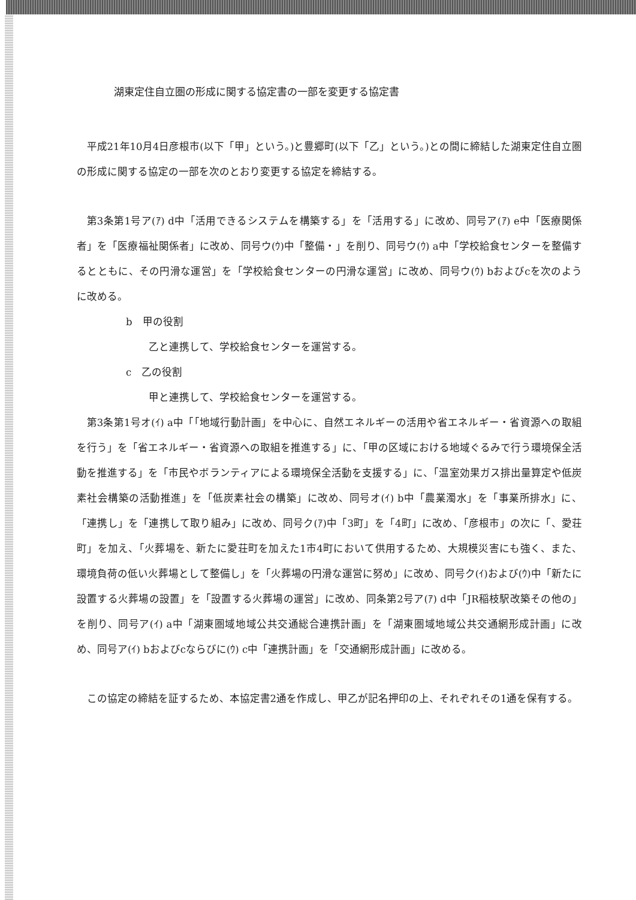湖東定住自立圏の形成に関する協定書の一部を変更する協定書
平成21年10月4日彦根市(以下「甲」という。)と豊郷町(以下「乙」という。)との間に締結した湖東定住自立圏の形成に関する協定の一部を次のとおり変更する協定を締結する。
第3条第1号ア(ｱ) d中「活用できるシステムを構築する」を「活用する」に改め、同号ア(ｱ) e中「医療関係者」を「医療福祉関係者」に改め、同号ウ(ｳ)中「整備・」を削り、同号ウ(ｳ) a中「学校給食センターを整備するとともに、その円滑な運営」を「学校給食センターの円滑な運営」に改め、同号ウ(ｳ) bおよびcを次のように改める。
b　甲の役割
乙と連携して、学校給食センターを運営する。
c　乙の役割
甲と連携して、学校給食センターを運営する。
第3条第1号オ(ｲ) a中「「地域行動計画」を中心に、自然エネルギーの活用や省エネルギー・省資源への取組を行う」を「省エネルギー・省資源への取組を推進する」に、「甲の区域における地域ぐるみで行う環境保全活動を推進する」を「市民やボランティアによる環境保全活動を支援する」に、「温室効果ガス排出量算定や低炭素社会構築の活動推進」を「低炭素社会の構築」に改め、同号オ(ｲ) b中「農業濁水」を「事業所排水」に、「連携し」を「連携して取り組み」に改め、同号ク(ｱ)中「3町」を「4町」に改め、「彦根市」の次に「、愛荘町」を加え、「火葬場を、新たに愛荘町を加えた1市4町において供用するため、大規模災害にも強く、また、環境負荷の低い火葬場として整備し」を「火葬場の円滑な運営に努め」に改め、同号ク(ｲ)および(ｳ)中「新たに設置する火葬場の設置」を「設置する火葬場の運営」に改め、同条第2号ア(ｱ) d中「JR稲枝駅改築その他の」を削り、同号ア(ｲ) a中「湖東圏域地域公共交通総合連携計画」を「湖東圏域地域公共交通網形成計画」に改め、同号ア(ｲ) bおよびcならびに(ｳ) c中「連携計画」を「交通網形成計画」に改める。
この協定の締結を証するため、本協定書2通を作成し、甲乙が記名押印の上、それぞれその1通を保有する。